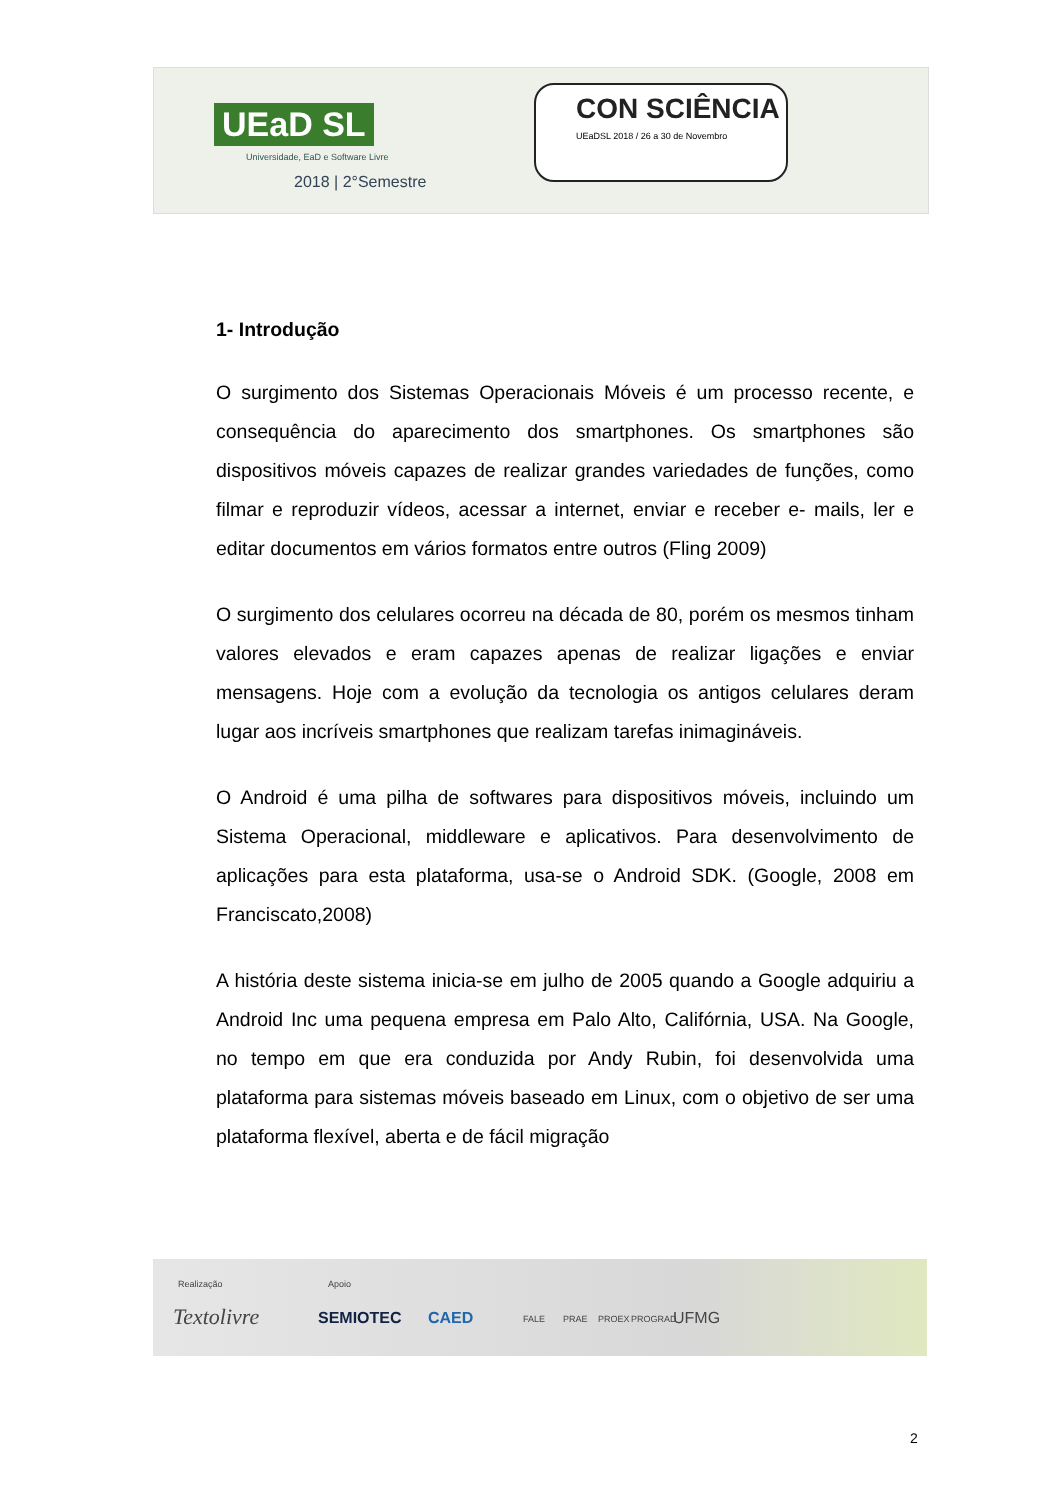UEaD SL
Universidade, EaD e Software Livre
2018 | 2°Semestre
CON SCIÊNCIA
UEaDSL 2018 / 26 a 30 de Novembro
1- Introdução
O surgimento dos Sistemas Operacionais Móveis é um processo recente, e consequência do aparecimento dos smartphones. Os smartphones são dispositivos móveis capazes de realizar grandes variedades de funções, como filmar e reproduzir vídeos, acessar a internet, enviar e receber e- mails, ler e editar documentos em vários formatos entre outros (Fling 2009)
O surgimento dos celulares ocorreu na década de 80, porém os mesmos tinham valores elevados e eram capazes apenas de realizar ligações e enviar mensagens. Hoje com a evolução da tecnologia os antigos celulares deram lugar aos incríveis smartphones que realizam tarefas inimagináveis.
O Android é uma pilha de softwares para dispositivos móveis, incluindo um Sistema Operacional, middleware e aplicativos. Para desenvolvimento de aplicações para esta plataforma, usa-se o Android SDK. (Google, 2008 em Franciscato,2008)
A história deste sistema inicia-se em julho de 2005 quando a Google adquiriu a Android Inc uma pequena empresa em Palo Alto, Califórnia, USA. Na Google, no tempo em que era conduzida por Andy Rubin, foi desenvolvida uma plataforma para sistemas móveis baseado em Linux, com o objetivo de ser uma plataforma flexível, aberta e de fácil migração
Realização Apoio
Textolivre SEMIOTEC CAED FALE PRAE PROEX PROGRAD UFMG
2